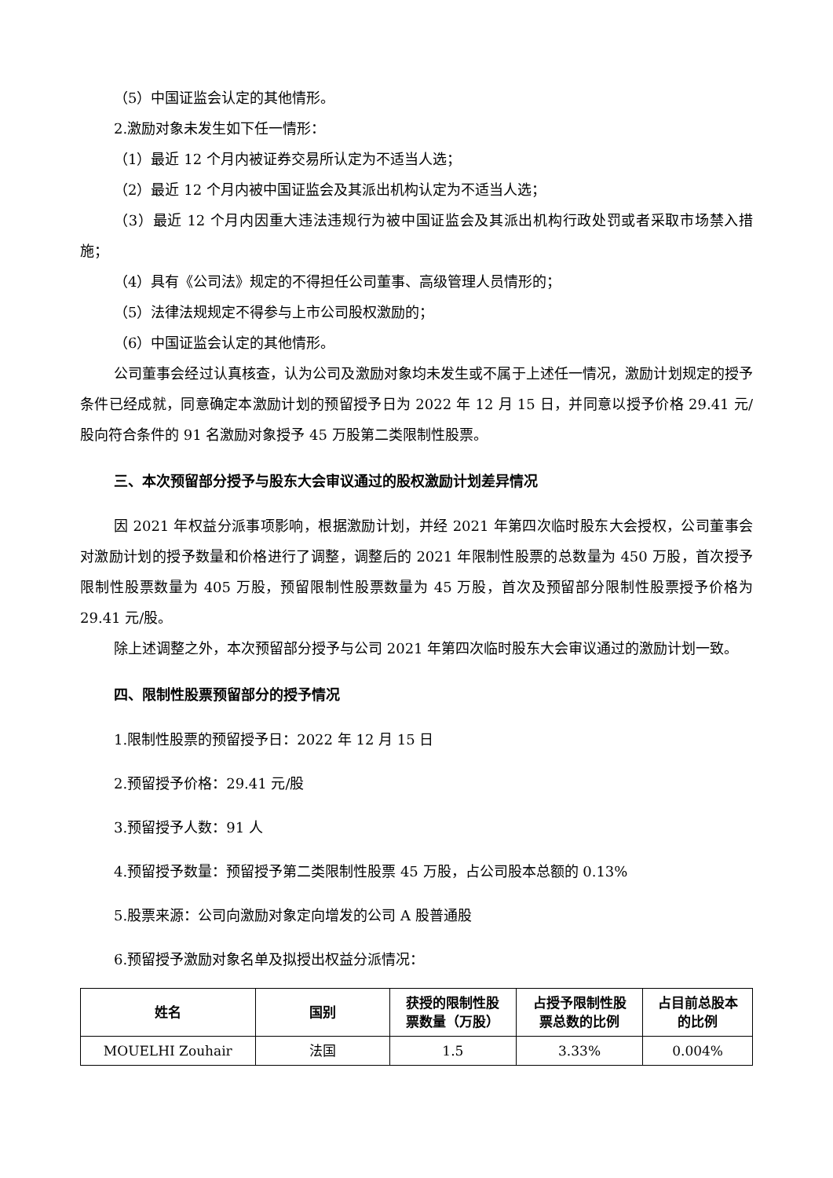（5）中国证监会认定的其他情形。
2.激励对象未发生如下任一情形：
（1）最近 12 个月内被证券交易所认定为不适当人选；
（2）最近 12 个月内被中国证监会及其派出机构认定为不适当人选；
（3）最近 12 个月内因重大违法违规行为被中国证监会及其派出机构行政处罚或者采取市场禁入措施；
（4）具有《公司法》规定的不得担任公司董事、高级管理人员情形的；
（5）法律法规规定不得参与上市公司股权激励的；
（6）中国证监会认定的其他情形。
公司董事会经过认真核查，认为公司及激励对象均未发生或不属于上述任一情况，激励计划规定的授予条件已经成就，同意确定本激励计划的预留授予日为 2022 年 12 月 15 日，并同意以授予价格 29.41 元/股向符合条件的 91 名激励对象授予 45 万股第二类限制性股票。
三、本次预留部分授予与股东大会审议通过的股权激励计划差异情况
因 2021 年权益分派事项影响，根据激励计划，并经 2021 年第四次临时股东大会授权，公司董事会对激励计划的授予数量和价格进行了调整，调整后的 2021 年限制性股票的总数量为 450 万股，首次授予限制性股票数量为 405 万股，预留限制性股票数量为 45 万股，首次及预留部分限制性股票授予价格为 29.41 元/股。
除上述调整之外，本次预留部分授予与公司 2021 年第四次临时股东大会审议通过的激励计划一致。
四、限制性股票预留部分的授予情况
1.限制性股票的预留授予日：2022 年 12 月 15 日
2.预留授予价格：29.41 元/股
3.预留授予人数：91 人
4.预留授予数量：预留授予第二类限制性股票 45 万股，占公司股本总额的 0.13%
5.股票来源：公司向激励对象定向增发的公司 A 股普通股
6.预留授予激励对象名单及拟授出权益分派情况：
| 姓名 | 国别 | 获授的限制性股 票数量（万股） | 占授予限制性股 票总数的比例 | 占目前总股本 的比例 |
| --- | --- | --- | --- | --- |
| MOUELHI Zouhair | 法国 | 1.5 | 3.33% | 0.004% |